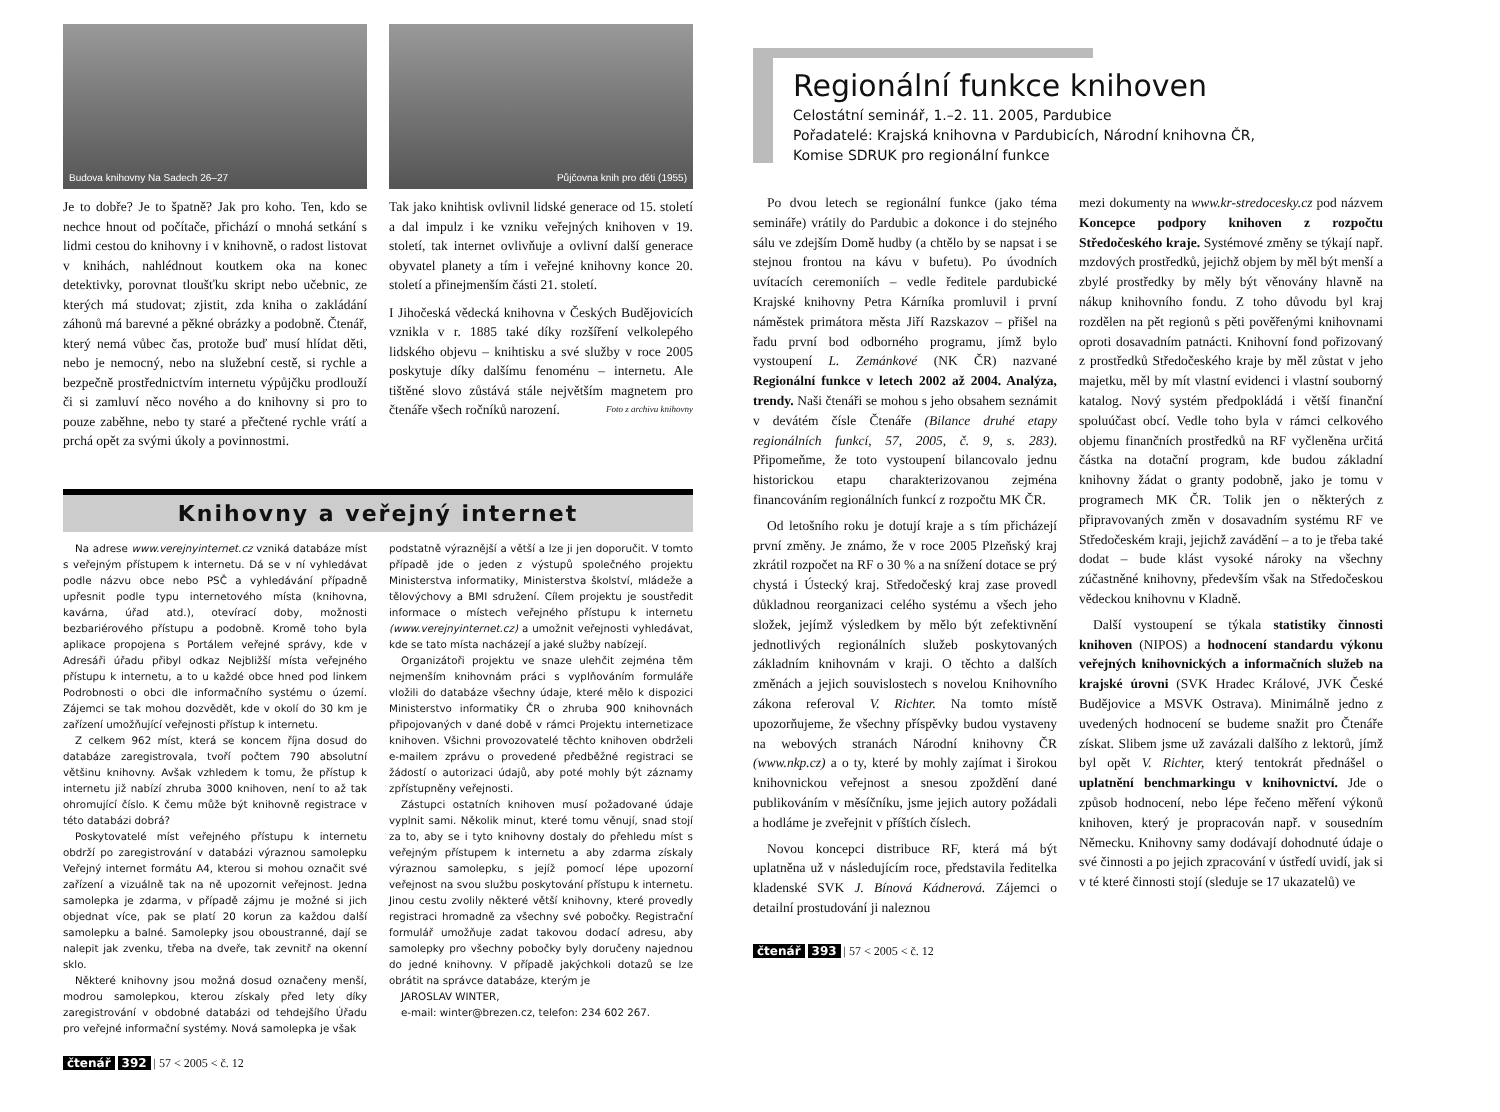Budova knihovny Na Sadech 26–27
Je to dobře? Je to špatně? Jak pro koho. Ten, kdo se nechce hnout od počítače, přichází o mnohá setkání s lidmi cestou do knihovny i v knihovně, o radost listovat v knihách, nahlédnout koutkem oka na konec detektivky, porovnat tloušťku skript nebo učebnic, ze kterých má studovat; zjistit, zda kniha o zakládání záhonů má barevné a pěkné obrázky a podobně. Čtenář, který nemá vůbec čas, protože buď musí hlídat děti, nebo je nemocný, nebo na služební cestě, si rychle a bezpečně prostřednictvím internetu výpůjčku prodlouží či si zamluví něco nového a do knihovny si pro to pouze zaběhne, nebo ty staré a přečtené rychle vrátí a prchá opět za svými úkoly a povinnostmi.
Půjčovna knih pro děti (1955)
Tak jako knihtisk ovlivnil lidské generace od 15. století a dal impulz i ke vzniku veřejných knihoven v 19. století, tak internet ovlivňuje a ovlivní další generace obyvatel planety a tím i veřejné knihovny konce 20. století a přinejmenším části 21. století.
I Jihočeská vědecká knihovna v Českých Budějovicích vznikla v r. 1885 také díky rozšíření velkolepého lidského objevu – knihtisku a své služby v roce 2005 poskytuje díky dalšímu fenoménu – internetu. Ale tištěné slovo zůstává stále největším magnetem pro čtenáře všech ročníků narození. Foto z archivu knihovny
Knihovny a veřejný internet
Na adrese www.verejnyinternet.cz vzniká databáze míst s veřejným přístupem k internetu. Dá se v ní vyhledávat podle názvu obce nebo PSČ a vyhledávání případně upřesnit podle typu internetového místa (knihovna, kavárna, úřad atd.), otevírací doby, možnosti bezbariérového přístupu a podobně. Kromě toho byla aplikace propojena s Portálem veřejné správy, kde v Adresáři úřadu přibyl odkaz Nejbližší místa veřejného přístupu k internetu, a to u každé obce hned pod linkem Podrobnosti o obci dle informačního systému o území. Zájemci se tak mohou dozvědět, kde v okolí do 30 km je zařízení umožňující veřejnosti přístup k internetu.
Z celkem 962 míst, která se koncem října dosud do databáze zaregistrovala, tvoří počtem 790 absolutní většinu knihovny. Avšak vzhledem k tomu, že přístup k internetu již nabízí zhruba 3000 knihoven, není to až tak ohromující číslo. K čemu může být knihovně registrace v této databázi dobrá?
Poskytovatelé míst veřejného přístupu k internetu obdrží po zaregistrování v databázi výraznou samolepku Veřejný internet formátu A4, kterou si mohou označit své zařízení a vizuálně tak na ně upozornit veřejnost. Jedna samolepka je zdarma, v případě zájmu je možné si jich objednat více, pak se platí 20 korun za každou další samolepku a balné. Samolepky jsou oboustranné, dají se nalepit jak zvenku, třeba na dveře, tak zevnitř na okenní sklo.
Některé knihovny jsou možná dosud označeny menší, modrou samolepkou, kterou získaly před lety díky zaregistrování v obdobné databázi od tehdejšího Úřadu pro veřejné informační systémy. Nová samolepka je však
podstatně výraznější a větší a lze ji jen doporučit. V tomto případě jde o jeden z výstupů společného projektu Ministerstva informatiky, Ministerstva školství, mládeže a tělovýchovy a BMI sdružení. Cílem projektu je soustředit informace o místech veřejného přístupu k internetu (www.verejnyinternet.cz) a umožnit veřejnosti vyhledávat, kde se tato místa nacházejí a jaké služby nabízejí.
Organizátoři projektu ve snaze ulehčit zejména těm nejmenším knihovnám práci s vyplňováním formuláře vložili do databáze všechny údaje, které mělo k dispozici Ministerstvo informatiky ČR o zhruba 900 knihovnách připojovaných v dané době v rámci Projektu internetizace knihoven. Všichni provozovatelé těchto knihoven obdrželi e-mailem zprávu o provedené předběžné registraci se žádostí o autorizaci údajů, aby poté mohly být záznamy zpřístupněny veřejnosti.
Zástupci ostatních knihoven musí požadované údaje vyplnit sami. Několik minut, které tomu věnují, snad stojí za to, aby se i tyto knihovny dostaly do přehledu míst s veřejným přístupem k internetu a aby zdarma získaly výraznou samolepku, s jejíž pomocí lépe upozorní veřejnost na svou službu poskytování přístupu k internetu. Jinou cestu zvolily některé větší knihovny, které provedly registraci hromadně za všechny své pobočky. Registrační formulář umožňuje zadat takovou dodací adresu, aby samolepky pro všechny pobočky byly doručeny najednou do jedné knihovny. V případě jakýchkoli dotazů se lze obrátit na správce databáze, kterým je
JAROSLAV WINTER,
e-mail: winter@brezen.cz, telefon: 234 602 267.
čtenář 392 | 57 < 2005 < č. 12
Regionální funkce knihoven
Celostátní seminář, 1.–2. 11. 2005, Pardubice
Pořadatelé: Krajská knihovna v Pardubicích, Národní knihovna ČR,
Komise SDRUK pro regionální funkce
Po dvou letech se regionální funkce (jako téma semináře) vrátily do Pardubic a dokonce i do stejného sálu ve zdejším Domě hudby (a chtělo by se napsat i se stejnou frontou na kávu v bufetu). Po úvodních uvítacích ceremoniích – vedle ředitele pardubické Krajské knihovny Petra Kárníka promluvil i první náměstek primátora města Jiří Razskazov – přišel na řadu první bod odborného programu, jímž bylo vystoupení L. Zemánkové (NK ČR) nazvané Regionální funkce v letech 2002 až 2004. Analýza, trendy. Naši čtenáři se mohou s jeho obsahem seznámit v devátém čísle Čtenáře (Bilance druhé etapy regionálních funkcí, 57, 2005, č. 9, s. 283). Připomeňme, že toto vystoupení bilancovalo jednu historickou etapu charakterizovanou zejména financováním regionálních funkcí z rozpočtu MK ČR.
Od letošního roku je dotují kraje a s tím přicházejí první změny. Je známo, že v roce 2005 Plzeňský kraj zkrátil rozpočet na RF o 30 % a na snížení dotace se prý chystá i Ústecký kraj. Středočeský kraj zase provedl důkladnou reorganizaci celého systému a všech jeho složek, jejímž výsledkem by mělo být zefektivnění jednotlivých regionálních služeb poskytovaných základním knihovnám v kraji. O těchto a dalších změnách a jejich souvislostech s novelou Knihovního zákona referoval V. Richter. Na tomto místě upozorňujeme, že všechny příspěvky budou vystaveny na webových stranách Národní knihovny ČR (www.nkp.cz) a o ty, které by mohly zajímat i širokou knihovnickou veřejnost a snesou zpoždění dané publikováním v měsíčníku, jsme jejich autory požádali a hodláme je zveřejnit v příštích číslech.
Novou koncepci distribuce RF, která má být uplatněna už v následujícím roce, představila ředitelka kladenské SVK J. Bínová Kádnerová. Zájemci o detailní prostudování ji naleznou
mezi dokumenty na www.kr-stredocesky.cz pod názvem Koncepce podpory knihoven z rozpočtu Středočeského kraje. Systémové změny se týkají např. mzdových prostředků, jejichž objem by měl být menší a zbylé prostředky by měly být věnovány hlavně na nákup knihovního fondu. Z toho důvodu byl kraj rozdělen na pět regionů s pěti pověřenými knihovnami oproti dosavadním patnácti. Knihovní fond pořizovaný z prostředků Středočeského kraje by měl zůstat v jeho majetku, měl by mít vlastní evidenci i vlastní souborný katalog. Nový systém předpokládá i větší finanční spoluúčast obcí. Vedle toho byla v rámci celkového objemu finančních prostředků na RF vyčleněna určitá částka na dotační program, kde budou základní knihovny žádat o granty podobně, jako je tomu v programech MK ČR. Tolik jen o některých z připravovaných změn v dosavadním systému RF ve Středočeském kraji, jejichž zavádění – a to je třeba také dodat – bude klást vysoké nároky na všechny zúčastněné knihovny, především však na Středočeskou vědeckou knihovnu v Kladně.
Další vystoupení se týkala statistiky činnosti knihoven (NIPOS) a hodnocení standardu výkonu veřejných knihovnických a informačních služeb na krajské úrovni (SVK Hradec Králové, JVK České Budějovice a MSVK Ostrava). Minimálně jedno z uvedených hodnocení se budeme snažit pro Čtenáře získat. Slibem jsme už zavázali dalšího z lektorů, jímž byl opět V. Richter, který tentokrát přednášel o uplatnění benchmarkingu v knihovnictví. Jde o způsob hodnocení, nebo lépe řečeno měření výkonů knihoven, který je propracován např. v sousedním Německu. Knihovny samy dodávají dohodnuté údaje o své činnosti a po jejich zpracování v ústředí uvidí, jak si v té které činnosti stojí (sleduje se 17 ukazatelů) ve
čtenář 393 | 57 < 2005 < č. 12